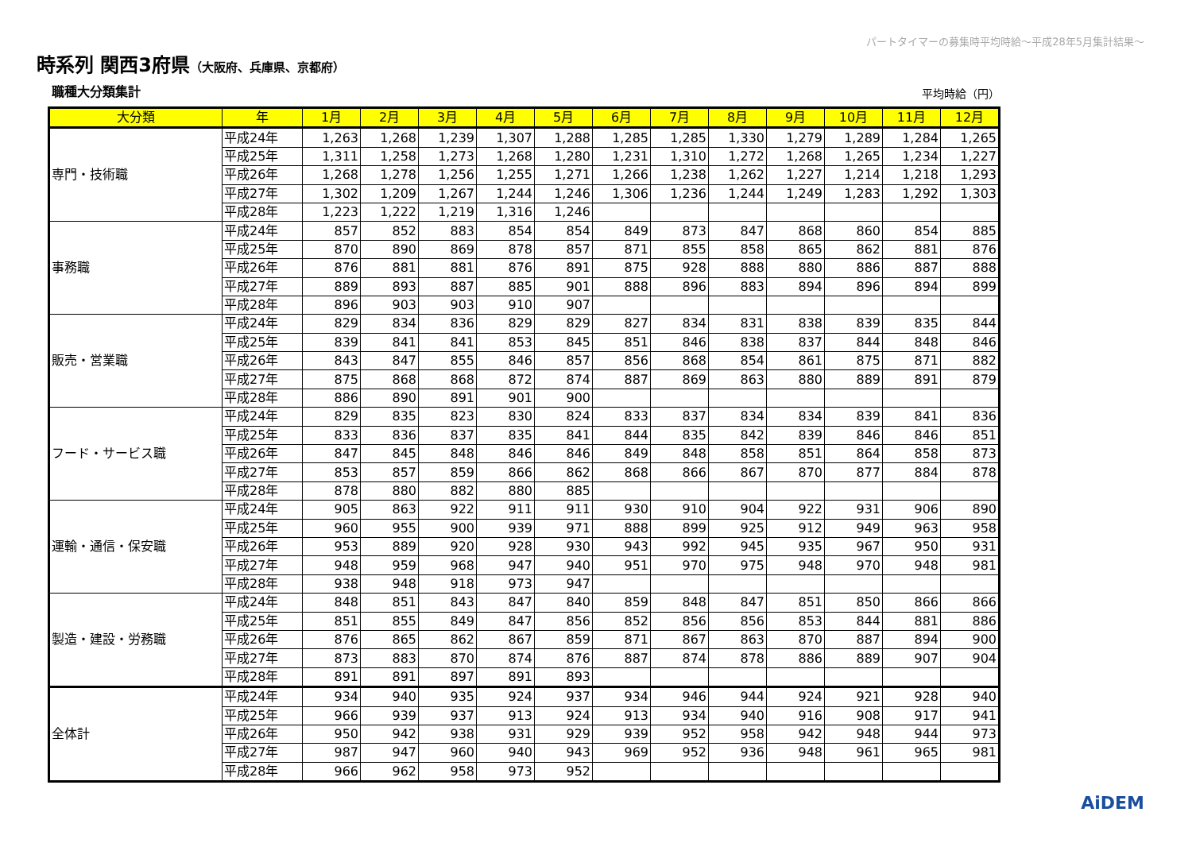パートタイマーの募集時平均時給～平成28年5月集計結果～
時系列 関西3府県（大阪府、兵庫県、京都府）
職種大分類集計 平均時給（円）
| 大分類 | 年 | 1月 | 2月 | 3月 | 4月 | 5月 | 6月 | 7月 | 8月 | 9月 | 10月 | 11月 | 12月 |
| --- | --- | --- | --- | --- | --- | --- | --- | --- | --- | --- | --- | --- | --- |
| 専門・技術職 | 平成24年 | 1,263 | 1,268 | 1,239 | 1,307 | 1,288 | 1,285 | 1,285 | 1,330 | 1,279 | 1,289 | 1,284 | 1,265 |
| | 平成25年 | 1,311 | 1,258 | 1,273 | 1,268 | 1,280 | 1,231 | 1,310 | 1,272 | 1,268 | 1,265 | 1,234 | 1,227 |
| | 平成26年 | 1,268 | 1,278 | 1,256 | 1,255 | 1,271 | 1,266 | 1,238 | 1,262 | 1,227 | 1,214 | 1,218 | 1,293 |
| | 平成27年 | 1,302 | 1,209 | 1,267 | 1,244 | 1,246 | 1,306 | 1,236 | 1,244 | 1,249 | 1,283 | 1,292 | 1,303 |
| | 平成28年 | 1,223 | 1,222 | 1,219 | 1,316 | 1,246 | | | | | | | |
| 事務職 | 平成24年 | 857 | 852 | 883 | 854 | 854 | 849 | 873 | 847 | 868 | 860 | 854 | 885 |
| | 平成25年 | 870 | 890 | 869 | 878 | 857 | 871 | 855 | 858 | 865 | 862 | 881 | 876 |
| | 平成26年 | 876 | 881 | 881 | 876 | 891 | 875 | 928 | 888 | 880 | 886 | 887 | 888 |
| | 平成27年 | 889 | 893 | 887 | 885 | 901 | 888 | 896 | 883 | 894 | 896 | 894 | 899 |
| | 平成28年 | 896 | 903 | 903 | 910 | 907 | | | | | | | |
| 販売・営業職 | 平成24年 | 829 | 834 | 836 | 829 | 829 | 827 | 834 | 831 | 838 | 839 | 835 | 844 |
| | 平成25年 | 839 | 841 | 841 | 853 | 845 | 851 | 846 | 838 | 837 | 844 | 848 | 846 |
| | 平成26年 | 843 | 847 | 855 | 846 | 857 | 856 | 868 | 854 | 861 | 875 | 871 | 882 |
| | 平成27年 | 875 | 868 | 868 | 872 | 874 | 887 | 869 | 863 | 880 | 889 | 891 | 879 |
| | 平成28年 | 886 | 890 | 891 | 901 | 900 | | | | | | | |
| フード・サービス職 | 平成24年 | 829 | 835 | 823 | 830 | 824 | 833 | 837 | 834 | 834 | 839 | 841 | 836 |
| | 平成25年 | 833 | 836 | 837 | 835 | 841 | 844 | 835 | 842 | 839 | 846 | 846 | 851 |
| | 平成26年 | 847 | 845 | 848 | 846 | 846 | 849 | 848 | 858 | 851 | 864 | 858 | 873 |
| | 平成27年 | 853 | 857 | 859 | 866 | 862 | 868 | 866 | 867 | 870 | 877 | 884 | 878 |
| | 平成28年 | 878 | 880 | 882 | 880 | 885 | | | | | | | |
| 運輸・通信・保安職 | 平成24年 | 905 | 863 | 922 | 911 | 911 | 930 | 910 | 904 | 922 | 931 | 906 | 890 |
| | 平成25年 | 960 | 955 | 900 | 939 | 971 | 888 | 899 | 925 | 912 | 949 | 963 | 958 |
| | 平成26年 | 953 | 889 | 920 | 928 | 930 | 943 | 992 | 945 | 935 | 967 | 950 | 931 |
| | 平成27年 | 948 | 959 | 968 | 947 | 940 | 951 | 970 | 975 | 948 | 970 | 948 | 981 |
| | 平成28年 | 938 | 948 | 918 | 973 | 947 | | | | | | | |
| 製造・建設・労務職 | 平成24年 | 848 | 851 | 843 | 847 | 840 | 859 | 848 | 847 | 851 | 850 | 866 | 866 |
| | 平成25年 | 851 | 855 | 849 | 847 | 856 | 852 | 856 | 856 | 853 | 844 | 881 | 886 |
| | 平成26年 | 876 | 865 | 862 | 867 | 859 | 871 | 867 | 863 | 870 | 887 | 894 | 900 |
| | 平成27年 | 873 | 883 | 870 | 874 | 876 | 887 | 874 | 878 | 886 | 889 | 907 | 904 |
| | 平成28年 | 891 | 891 | 897 | 891 | 893 | | | | | | | |
| 全体計 | 平成24年 | 934 | 940 | 935 | 924 | 937 | 934 | 946 | 944 | 924 | 921 | 928 | 940 |
| | 平成25年 | 966 | 939 | 937 | 913 | 924 | 913 | 934 | 940 | 916 | 908 | 917 | 941 |
| | 平成26年 | 950 | 942 | 938 | 931 | 929 | 939 | 952 | 958 | 942 | 948 | 944 | 973 |
| | 平成27年 | 987 | 947 | 960 | 940 | 943 | 969 | 952 | 936 | 948 | 961 | 965 | 981 |
| | 平成28年 | 966 | 962 | 958 | 973 | 952 | | | | | | | |
AiDEM